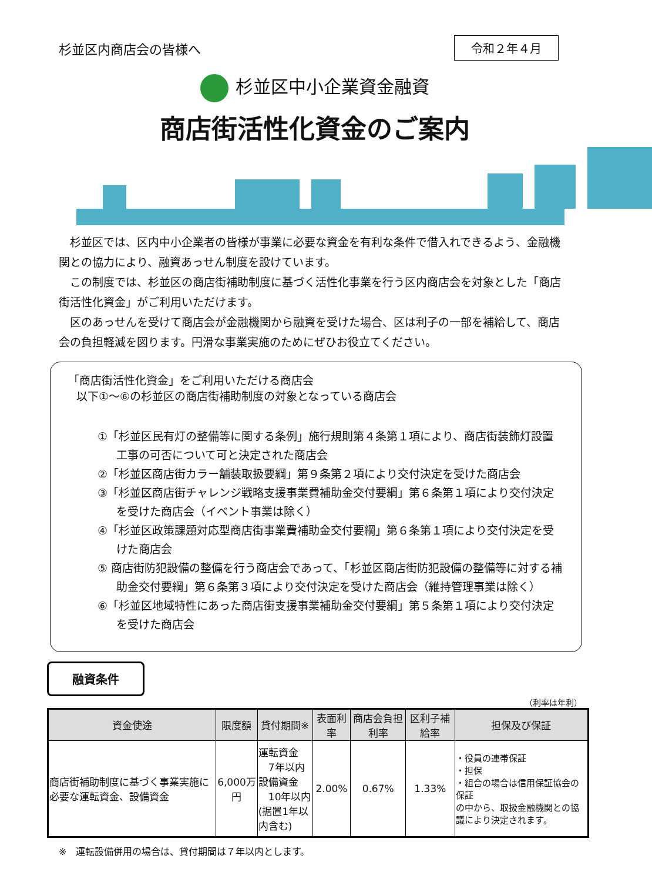杉並区内商店会の皆様へ
令和２年４月
杉並区中小企業資金融資
商店街活性化資金のご案内
　杉並区では、区内中小企業者の皆様が事業に必要な資金を有利な条件で借入れできるよう、金融機関との協力により、融資あっせん制度を設けています。
　この制度では、杉並区の商店街補助制度に基づく活性化事業を行う区内商店会を対象とした「商店街活性化資金」がご利用いただけます。
　区のあっせんを受けて商店会が金融機関から融資を受けた場合、区は利子の一部を補給して、商店会の負担軽減を図ります。円滑な事業実施のためにぜひお役立てください。
「商店街活性化資金」をご利用いただける商店会
以下①～⑥の杉並区の商店街補助制度の対象となっている商店会
①「杉並区民有灯の整備等に関する条例」施行規則第４条第１項により、商店街装飾灯設置工事の可否について可と決定された商店会
②「杉並区商店街カラー舗装取扱要綱」第９条第２項により交付決定を受けた商店会
③「杉並区商店街チャレンジ戦略支援事業費補助金交付要綱」第６条第１項により交付決定を受けた商店会（イベント事業は除く）
④「杉並区政策課題対応型商店街事業費補助金交付要綱」第６条第１項により交付決定を受けた商店会
⑤ 商店街防犯設備の整備を行う商店会であって、「杉並区商店街防犯設備の整備等に対する補助金交付要綱」第６条第３項により交付決定を受けた商店会（維持管理事業は除く）
⑥「杉並区地域特性にあった商店街支援事業補助金交付要綱」第５条第１項により交付決定を受けた商店会
融資条件
（利率は年利）
| 資金使途 | 限度額 | 貸付期間※ | 表面利率 | 商店会負担利率 | 区利子補給率 | 担保及び保証 |
| --- | --- | --- | --- | --- | --- | --- |
| 商店街補助制度に基づく事業実施に必要な運転資金、設備資金 | 6,000万円 | 運転資金 7年以内 設備資金 10年以内 (据置1年以内含む) | 2.00% | 0.67% | 1.33% | ・役員の連帯保証 ・担保 ・組合の場合は信用保証協会の保証 の中から、取扱金融機関との協議により決定されます。 |
※　運転設備併用の場合は、貸付期間は７年以内とします。